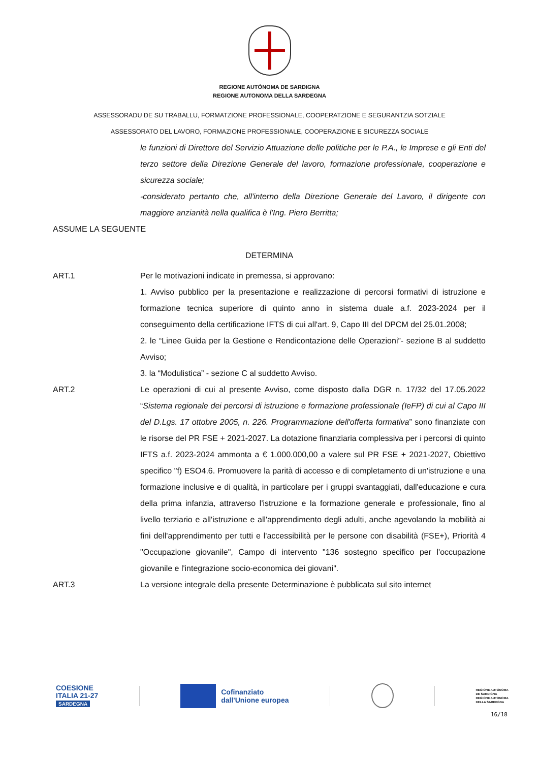REGIONE AUTÒNOMA DE SARDIGNA
REGIONE AUTONOMA DELLA SARDEGNA
ASSESSORADU DE SU TRABALLU, FORMATZIONE PROFESSIONALE, COOPERATZIONE E SEGURANTZIA SOTZIALE
ASSESSORATO DEL LAVORO, FORMAZIONE PROFESSIONALE, COOPERAZIONE E SICUREZZA SOCIALE
le funzioni di Direttore del Servizio Attuazione delle politiche per le P.A., le Imprese e gli Enti del terzo settore della Direzione Generale del lavoro, formazione professionale, cooperazione e sicurezza sociale;
-considerato pertanto che, all'interno della Direzione Generale del Lavoro, il dirigente con maggiore anzianità nella qualifica è l'Ing. Piero Berritta;
ASSUME LA SEGUENTE
DETERMINA
ART.1 Per le motivazioni indicate in premessa, si approvano:
1. Avviso pubblico per la presentazione e realizzazione di percorsi formativi di istruzione e formazione tecnica superiore di quinto anno in sistema duale a.f. 2023-2024 per il conseguimento della certificazione IFTS di cui all'art. 9, Capo III del DPCM del 25.01.2008;
2. le “Linee Guida per la Gestione e Rendicontazione delle Operazioni”- sezione B al suddetto Avviso;
3. la “Modulistica” - sezione C al suddetto Avviso.
ART.2 Le operazioni di cui al presente Avviso, come disposto dalla DGR n. 17/32 del 17.05.2022 “Sistema regionale dei percorsi di istruzione e formazione professionale (IeFP) di cui al Capo III del D.Lgs. 17 ottobre 2005, n. 226. Programmazione dell'offerta formativa” sono finanziate con le risorse del PR FSE + 2021-2027. La dotazione finanziaria complessiva per i percorsi di quinto IFTS a.f. 2023-2024 ammonta a € 1.000.000,00 a valere sul PR FSE + 2021-2027, Obiettivo specifico "f) ESO4.6. Promuovere la parità di accesso e di completamento di un'istruzione e una formazione inclusive e di qualità, in particolare per i gruppi svantaggiati, dall'educazione e cura della prima infanzia, attraverso l'istruzione e la formazione generale e professionale, fino al livello terziario e all'istruzione e all'apprendimento degli adulti, anche agevolando la mobilità ai fini dell'apprendimento per tutti e l'accessibilità per le persone con disabilità (FSE+), Priorità 4 "Occupazione giovanile", Campo di intervento "136 sostegno specifico per l'occupazione giovanile e l'integrazione socio-economica dei giovani".
ART.3 La versione integrale della presente Determinazione è pubblicata sul sito internet
COESIONE
ITALIA 21-27
SARDEGNA
Cofinanziato
dall'Unione europea
REGIONE AUTÒNOMA
DE SARDIGNA
REGIONE AUTONOMA
DELLA SARDEGNA
16/18